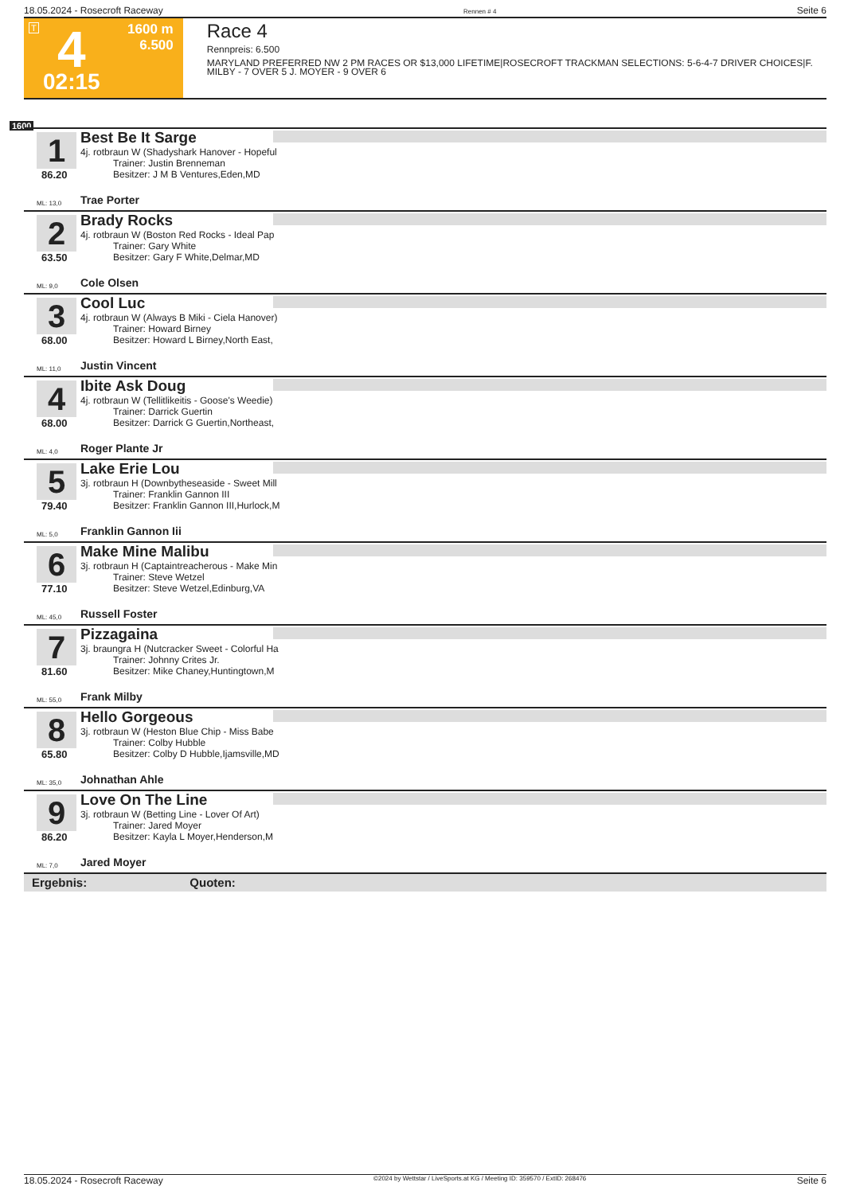18.05.2024 - Rosecroft Raceway Rennen # 4 Seite 6
T 4
02:15
1600 m
6.500
Race 4
Rennpreis: 6.500
MARYLAND PREFERRED NW 2 PM RACES OR $13,000 LIFETIME|ROSECROFT TRACKMAN SELECTIONS: 5-6-4-7 DRIVER CHOICES|F. MILBY - 7 OVER 5 J. MOYER - 9 OVER 6
1600
1
86.20
Best Be It Sarge
4j. rotbraun W (Shadyshark Hanover - Hopeful
Trainer: Justin Brenneman
Besitzer: J M B Ventures,Eden,MD
ML: 13,0 Trae Porter
2
63.50
Brady Rocks
4j. rotbraun W (Boston Red Rocks - Ideal Pap
Trainer: Gary White
Besitzer: Gary F White,Delmar,MD
ML: 9,0 Cole Olsen
3
68.00
Cool Luc
4j. rotbraun W (Always B Miki - Ciela Hanover)
Trainer: Howard Birney
Besitzer: Howard L Birney,North East,
ML: 11,0 Justin Vincent
4
68.00
Ibite Ask Doug
4j. rotbraun W (Tellitlikeitis - Goose's Weedie)
Trainer: Darrick Guertin
Besitzer: Darrick G Guertin,Northeast,
ML: 4,0 Roger Plante Jr
5
79.40
Lake Erie Lou
3j. rotbraun H (Downbytheseaside - Sweet Mill
Trainer: Franklin Gannon III
Besitzer: Franklin Gannon III,Hurlock,M
ML: 5,0 Franklin Gannon Iii
6
77.10
Make Mine Malibu
3j. rotbraun H (Captaintreacherous - Make Min
Trainer: Steve Wetzel
Besitzer: Steve Wetzel,Edinburg,VA
ML: 45,0 Russell Foster
7
81.60
Pizzagaina
3j. braungra H (Nutcracker Sweet - Colorful Ha
Trainer: Johnny Crites Jr.
Besitzer: Mike Chaney,Huntingtown,M
ML: 55,0 Frank Milby
8
65.80
Hello Gorgeous
3j. rotbraun W (Heston Blue Chip - Miss Babe
Trainer: Colby Hubble
Besitzer: Colby D Hubble,Ijamsville,MD
ML: 35,0 Johnathan Ahle
9
86.20
Love On The Line
3j. rotbraun W (Betting Line - Lover Of Art)
Trainer: Jared Moyer
Besitzer: Kayla L Moyer,Henderson,M
ML: 7,0 Jared Moyer
Ergebnis: Quoten:
18.05.2024 - Rosecroft Raceway ©2024 by Wettstar / LiveSports.at KG / Meeting ID: 359570 / ExtID: 268476 Seite 6